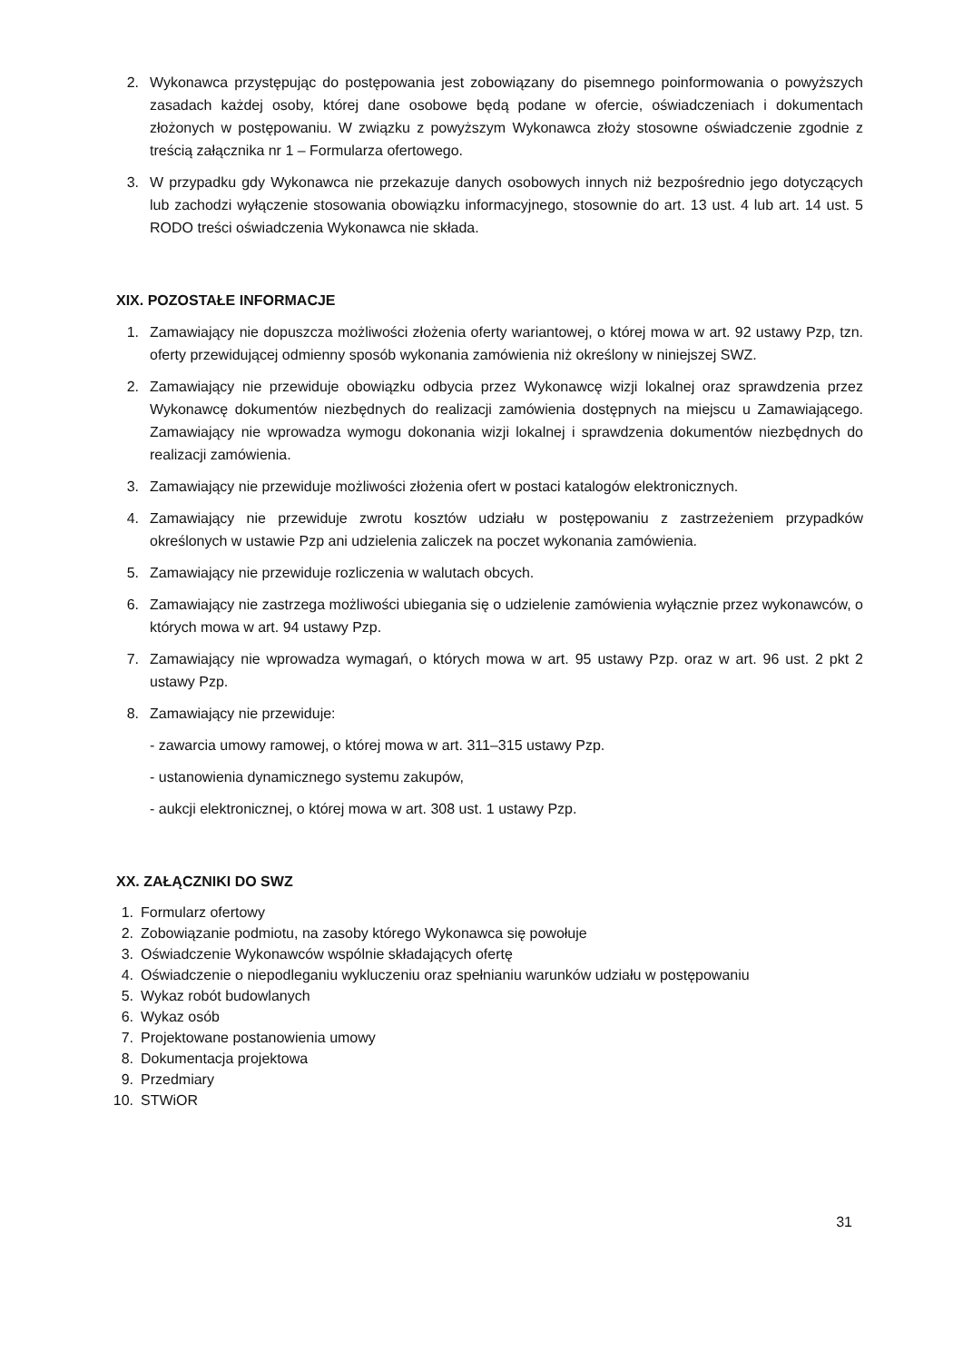2. Wykonawca przystępując do postępowania jest zobowiązany do pisemnego poinformowania o powyższych zasadach każdej osoby, której dane osobowe będą podane w ofercie, oświadczeniach i dokumentach złożonych w postępowaniu. W związku z powyższym Wykonawca złoży stosowne oświadczenie zgodnie z treścią załącznika nr 1 – Formularza ofertowego.
3. W przypadku gdy Wykonawca nie przekazuje danych osobowych innych niż bezpośrednio jego dotyczących lub zachodzi wyłączenie stosowania obowiązku informacyjnego, stosownie do art. 13 ust. 4 lub art. 14 ust. 5 RODO treści oświadczenia Wykonawca nie składa.
XIX. POZOSTAŁE INFORMACJE
1. Zamawiający nie dopuszcza możliwości złożenia oferty wariantowej, o której mowa w art. 92 ustawy Pzp, tzn. oferty przewidującej odmienny sposób wykonania zamówienia niż określony w niniejszej SWZ.
2. Zamawiający nie przewiduje obowiązku odbycia przez Wykonawcę wizji lokalnej oraz sprawdzenia przez Wykonawcę dokumentów niezbędnych do realizacji zamówienia dostępnych na miejscu u Zamawiającego. Zamawiający nie wprowadza wymogu dokonania wizji lokalnej i sprawdzenia dokumentów niezbędnych do realizacji zamówienia.
3. Zamawiający nie przewiduje możliwości złożenia ofert w postaci katalogów elektronicznych.
4. Zamawiający nie przewiduje zwrotu kosztów udziału w postępowaniu z zastrzeżeniem przypadków określonych w ustawie Pzp ani udzielenia zaliczek na poczet wykonania zamówienia.
5. Zamawiający nie przewiduje rozliczenia w walutach obcych.
6. Zamawiający nie zastrzega możliwości ubiegania się o udzielenie zamówienia wyłącznie przez wykonawców, o których mowa w art. 94 ustawy Pzp.
7. Zamawiający nie wprowadza wymagań, o których mowa w art. 95 ustawy Pzp. oraz w art. 96 ust. 2 pkt 2 ustawy Pzp.
8. Zamawiający nie przewiduje:
- zawarcia umowy ramowej, o której mowa w art. 311–315 ustawy Pzp.
- ustanowienia dynamicznego systemu zakupów,
- aukcji elektronicznej, o której mowa w art. 308 ust. 1 ustawy Pzp.
XX. ZAŁĄCZNIKI DO SWZ
1. Formularz ofertowy
2. Zobowiązanie podmiotu, na zasoby którego Wykonawca się powołuje
3. Oświadczenie Wykonawców wspólnie składających ofertę
4. Oświadczenie o niepodleganiu wykluczeniu oraz spełnianiu warunków udziału w postępowaniu
5. Wykaz robót budowlanych
6. Wykaz osób
7. Projektowane postanowienia umowy
8. Dokumentacja projektowa
9. Przedmiary
10. STWiOR
31